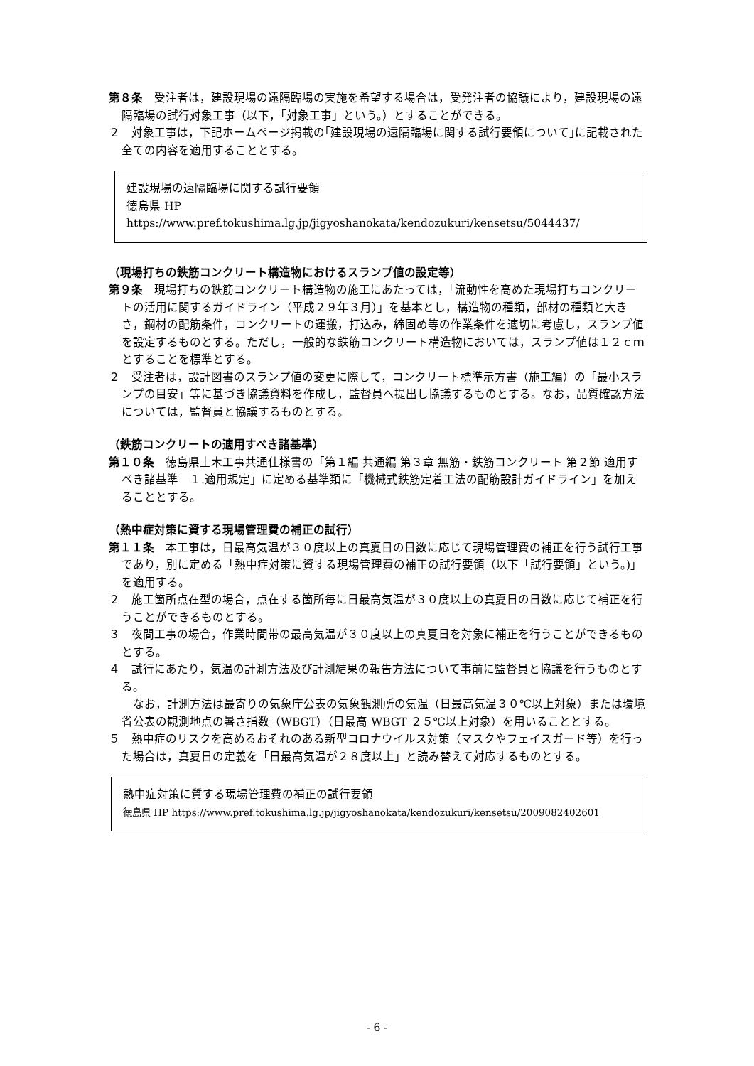第８条　受注者は，建設現場の遠隔臨場の実施を希望する場合は，受発注者の協議により，建設現場の遠隔臨場の試行対象工事（以下，「対象工事」という。）とすることができる。
２　対象工事は，下記ホームページ掲載の｢建設現場の遠隔臨場に関する試行要領について｣に記載された全ての内容を適用することとする。
建設現場の遠隔臨場に関する試行要領
徳島県 HP　https://www.pref.tokushima.lg.jp/jigyoshanokata/kendozukuri/kensetsu/5044437/
（現場打ちの鉄筋コンクリート構造物におけるスランプ値の設定等）
第９条　現場打ちの鉄筋コンクリート構造物の施工にあたっては，「流動性を高めた現場打ちコンクリートの活用に関するガイドライン（平成２９年３月）」を基本とし，構造物の種類，部材の種類と大きさ，鋼材の配筋条件，コンクリートの運搬，打込み，締固め等の作業条件を適切に考慮し，スランプ値を設定するものとする。ただし，一般的な鉄筋コンクリート構造物においては，スランプ値は１２ｃｍとすることを標準とする。
２　受注者は，設計図書のスランプ値の変更に際して，コンクリート標準示方書（施工編）の「最小スランプの目安」等に基づき協議資料を作成し，監督員へ提出し協議するものとする。なお，品質確認方法については，監督員と協議するものとする。
（鉄筋コンクリートの適用すべき諸基準）
第１０条　徳島県土木工事共通仕様書の「第１編 共通編 第３章 無筋・鉄筋コンクリート 第２節 適用すべき諸基準　１.適用規定」に定める基準類に「機械式鉄筋定着工法の配筋設計ガイドライン」を加えることとする。
（熱中症対策に資する現場管理費の補正の試行）
第１１条　本工事は，日最高気温が３０度以上の真夏日の日数に応じて現場管理費の補正を行う試行工事であり，別に定める「熱中症対策に資する現場管理費の補正の試行要領（以下「試行要領」という。)」を適用する。
２　施工箇所点在型の場合，点在する箇所毎に日最高気温が３０度以上の真夏日の日数に応じて補正を行うことができるものとする。
３　夜間工事の場合，作業時間帯の最高気温が３０度以上の真夏日を対象に補正を行うことができるものとする。
４　試行にあたり，気温の計測方法及び計測結果の報告方法について事前に監督員と協議を行うものとする。
　なお，計測方法は最寄りの気象庁公表の気象観測所の気温（日最高気温３０℃以上対象）または環境省公表の観測地点の暑さ指数（WBGT）（日最高 WBGT ２５℃以上対象）を用いることとする。
５　熱中症のリスクを高めるおそれのある新型コロナウイルス対策（マスクやフェイスガード等）を行った場合は，真夏日の定義を「日最高気温が２８度以上」と読み替えて対応するものとする。
熱中症対策に質する現場管理費の補正の試行要領
徳島県 HP https://www.pref.tokushima.lg.jp/jigyoshanokata/kendozukuri/kensetsu/2009082402601
- 6 -